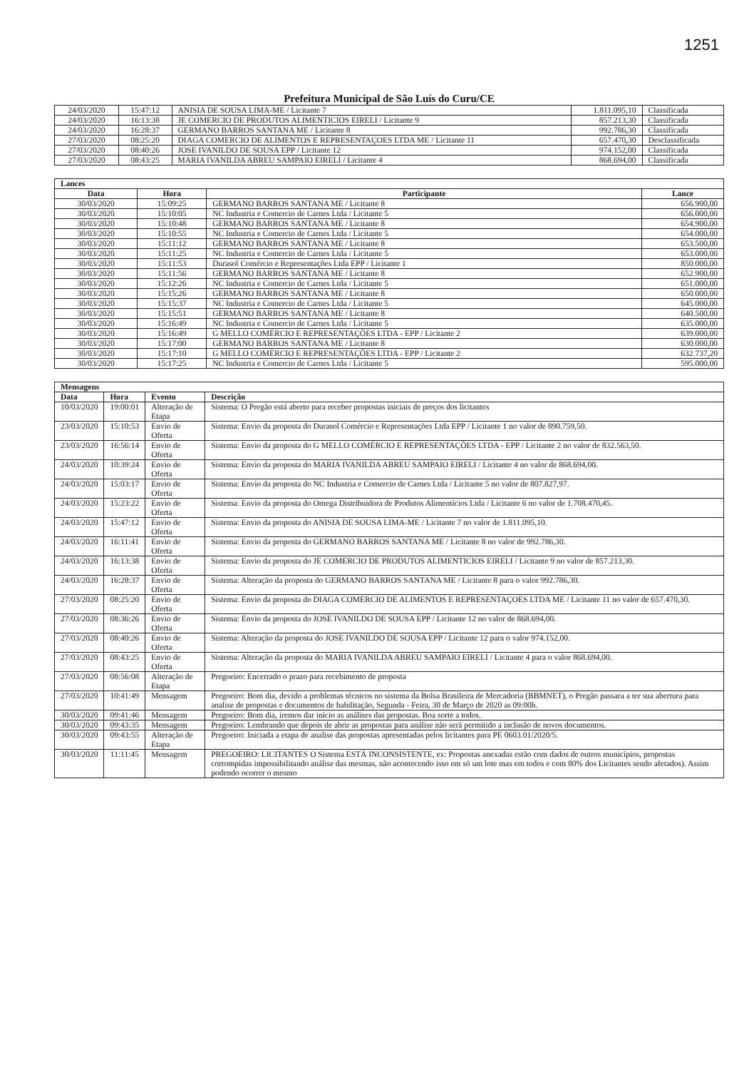1251
Prefeitura Municipal de São Luís do Curu/CE
| 24/03/2020 | 15:47:12 | ANISIA DE SOUSA LIMA-ME / Licitante 7 | 1.811.095,10 | Classificada |
| 24/03/2020 | 16:13:38 | JE COMERCIO DE PRODUTOS ALIMENTICIOS EIRELI / Licitante 9 | 857.213,30 | Classificada |
| 24/03/2020 | 16:28:37 | GERMANO BARROS SANTANA ME / Licitante 8 | 992.786,30 | Classificada |
| 27/03/2020 | 08:25:20 | DIAGA COMERCIO DE ALIMENTOS E REPRESENTAÇOES LTDA ME / Licitante 11 | 657.470,30 | Desclassificada |
| 27/03/2020 | 08:40:26 | JOSE IVANILDO DE SOUSA EPP / Licitante 12 | 974.152,00 | Classificada |
| 27/03/2020 | 08:43:25 | MARIA IVANILDA ABREU SAMPAIO EIRELI / Licitante 4 | 868.694,00 | Classificada |
| Lances | | | |
| --- | --- | --- | --- |
| Data | Hora | Participante | Lance |
| 30/03/2020 | 15:09:25 | GERMANO BARROS SANTANA ME / Licitante 8 | 656.900,00 |
| 30/03/2020 | 15:10:05 | NC Industria e Comercio de Carnes Ltda / Licitante 5 | 656.000,00 |
| 30/03/2020 | 15:10:48 | GERMANO BARROS SANTANA ME / Licitante 8 | 654.900,00 |
| 30/03/2020 | 15:10:55 | NC Industria e Comercio de Carnes Ltda / Licitante 5 | 654.000,00 |
| 30/03/2020 | 15:11:12 | GERMANO BARROS SANTANA ME / Licitante 8 | 653.500,00 |
| 30/03/2020 | 15:11:25 | NC Industria e Comercio de Carnes Ltda / Licitante 5 | 653.000,00 |
| 30/03/2020 | 15:11:53 | Durasol Comércio e Representações Ltda EPP / Licitante 1 | 850.000,00 |
| 30/03/2020 | 15:11:56 | GERMANO BARROS SANTANA ME / Licitante 8 | 652.900,00 |
| 30/03/2020 | 15:12:26 | NC Industria e Comercio de Carnes Ltda / Licitante 5 | 651.000,00 |
| 30/03/2020 | 15:15:26 | GERMANO BARROS SANTANA ME / Licitante 8 | 650.000,00 |
| 30/03/2020 | 15:15:37 | NC Industria e Comercio de Carnes Ltda / Licitante 5 | 645.000,00 |
| 30/03/2020 | 15:15:51 | GERMANO BARROS SANTANA ME / Licitante 8 | 640.500,00 |
| 30/03/2020 | 15:16:49 | NC Industria e Comercio de Carnes Ltda / Licitante 5 | 635.000,00 |
| 30/03/2020 | 15:16:49 | G MELLO COMÉRCIO E REPRESENTAÇÕES LTDA - EPP / Licitante 2 | 639.000,00 |
| 30/03/2020 | 15:17:00 | GERMANO BARROS SANTANA ME / Licitante 8 | 630.000,00 |
| 30/03/2020 | 15:17:10 | G MELLO COMÉRCIO E REPRESENTAÇÕES LTDA - EPP / Licitante 2 | 632.737,20 |
| 30/03/2020 | 15:17:25 | NC Industria e Comercio de Carnes Ltda / Licitante 5 | 595.000,00 |
| Mensagens | | | |
| --- | --- | --- | --- |
| Data | Hora | Evento | Descrição |
| 10/03/2020 | 19:00:01 | Alteração de Etapa | Sistema: O Pregão está aberto para receber propostas iniciais de preços dos licitantes |
| 23/03/2020 | 15:10:53 | Envio de Oferta | Sistema: Envio da proposta do Durasol Comércio e Representações Ltda EPP / Licitante 1 no valor de 890.759,50. |
| 23/03/2020 | 16:56:14 | Envio de Oferta | Sistema: Envio da proposta do G MELLO COMÉRCIO E REPRESENTAÇÕES LTDA - EPP / Licitante 2 no valor de 832.563,50. |
| 24/03/2020 | 10:39:24 | Envio de Oferta | Sistema: Envio da proposta do MARIA IVANILDA ABREU SAMPAIO EIRELI / Licitante 4 no valor de 868.694,00. |
| 24/03/2020 | 15:03:17 | Envio de Oferta | Sistema: Envio da proposta do NC Industria e Comercio de Carnes Ltda / Licitante 5 no valor de 807.827,97. |
| 24/03/2020 | 15:23:22 | Envio de Oferta | Sistema: Envio da proposta do Omega Distribuidora de Produtos Alimentícios Ltda / Licitante 6 no valor de 1.708.470,45. |
| 24/03/2020 | 15:47:12 | Envio de Oferta | Sistema: Envio da proposta do ANISIA DE SOUSA LIMA-ME / Licitante 7 no valor de 1.811.095,10. |
| 24/03/2020 | 16:11:41 | Envio de Oferta | Sistema: Envio da proposta do GERMANO BARROS SANTANA ME / Licitante 8 no valor de 992.786,30. |
| 24/03/2020 | 16:13:38 | Envio de Oferta | Sistema: Envio da proposta do JE COMERCIO DE PRODUTOS ALIMENTICIOS EIRELI / Licitante 9 no valor de 857.213,30. |
| 24/03/2020 | 16:28:37 | Envio de Oferta | Sistema: Alteração da proposta do GERMANO BARROS SANTANA ME / Licitante 8 para o valor 992.786,30. |
| 27/03/2020 | 08:25:20 | Envio de Oferta | Sistema: Envio da proposta do DIAGA COMERCIO DE ALIMENTOS E REPRESENTAÇOES LTDA ME / Licitante 11 no valor de 657.470,30. |
| 27/03/2020 | 08:36:26 | Envio de Oferta | Sistema: Envio da proposta do JOSE IVANILDO DE SOUSA EPP / Licitante 12 no valor de 868.694,00. |
| 27/03/2020 | 08:40:26 | Envio de Oferta | Sistema: Alteração da proposta do JOSE IVANILDO DE SOUSA EPP / Licitante 12 para o valor 974.152,00. |
| 27/03/2020 | 08:43:25 | Envio de Oferta | Sistema: Alteração da proposta do MARIA IVANILDA ABREU SAMPAIO EIRELI / Licitante 4 para o valor 868.694,00. |
| 27/03/2020 | 08:56:08 | Alteração de Etapa | Pregoeiro: Encerrado o prazo para recebimento de proposta |
| 27/03/2020 | 10:41:49 | Mensagem | Pregoeiro: Bom dia, devido a problemas técnicos no sistema da Bolsa Brasileira de Mercadoria (BBMNET), o Pregão passara a ter sua abertura para analise de propostas e documentos de habilitação, Segunda - Feira, 30 de Março de 2020 as 09:00h. |
| 30/03/2020 | 09:41:46 | Mensagem | Pregoeiro: Bom dia, iremos dar início as análises das propostas. Boa sorte a todos. |
| 30/03/2020 | 09:43:35 | Mensagem | Pregoeiro: Lembrando que depois de abrir as propostas para análise não será permitido a inclusão de novos documentos. |
| 30/03/2020 | 09:43:55 | Alteração de Etapa | Pregoeiro: Iniciada a etapa de analise das propostas apresentadas pelos licitantes para PE 0603.01/2020/5. |
| 30/03/2020 | 11:11:45 | Mensagem | PREGOEIRO: LICITANTES O Sistema ESTÁ INCONSISTENTE, ex: Propostas anexadas estão com dados de outros municípios, propostas corrompidas impossibilitando análise das mesmas, não acontecendo isso em só um lote mas em todos e com 80% dos Licitantes sendo afetados). Assim podendo ocorrer o mesmo |